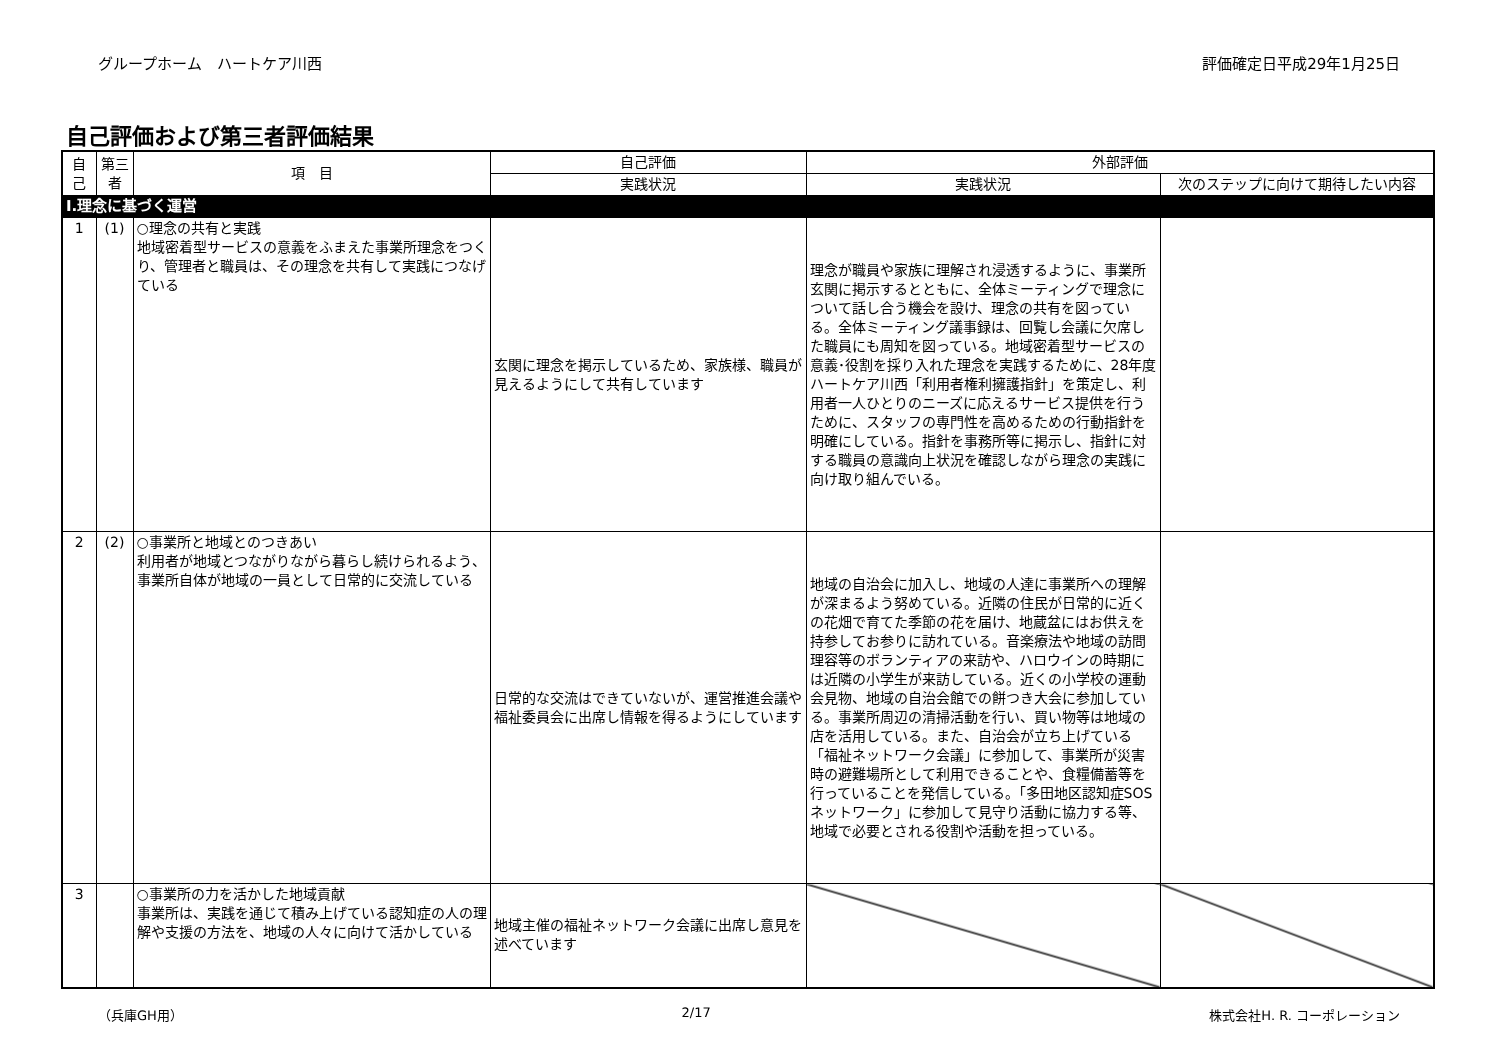グループホーム　ハートケア川西 評価確定日平成29年1月25日
自己評価および第三者評価結果
| 自己 | 第三者 | 項 目 | 自己評価 | 外部評価 | |
| --- | --- | --- | --- | --- | --- |
| | | | 実践状況 | 実践状況 | 次のステップに向けて期待したい内容 |
| Ⅰ.理念に基づく運営 | | | | | |
| 1 | (1) | ○理念の共有と実践 地域密着型サービスの意義をふまえた事業所理念をつくり、管理者と職員は、その理念を共有して実践につなげている | 玄関に理念を掲示しているため、家族様、職員が見えるようにして共有しています | 理念が職員や家族に理解され浸透するように、事業所玄関に掲示するとともに、全体ミーティングで理念について話し合う機会を設け、理念の共有を図っている。全体ミーティング議事録は、回覧し会議に欠席した職員にも周知を図っている。地域密着型サービスの意義･役割を採り入れた理念を実践するために、28年度ハートケア川西「利用者権利擁護指針」を策定し、利用者一人ひとりのニーズに応えるサービス提供を行うために、スタッフの専門性を高めるための行動指針を明確にしている。指針を事務所等に掲示し、指針に対する職員の意識向上状況を確認しながら理念の実践に向け取り組んでいる。 | |
| 2 | (2) | ○事業所と地域とのつきあい 利用者が地域とつながりながら暮らし続けられるよう、事業所自体が地域の一員として日常的に交流している | 日常的な交流はできていないが、運営推進会議や福祉委員会に出席し情報を得るようにしています | 地域の自治会に加入し、地域の人達に事業所への理解が深まるよう努めている。近隣の住民が日常的に近くの花畑で育てた季節の花を届け、地蔵盆にはお供えを持参してお参りに訪れている。音楽療法や地域の訪問理容等のボランティアの来訪や、ハロウインの時期には近隣の小学生が来訪している。近くの小学校の運動会見物、地域の自治会館での餅つき大会に参加している。事業所周辺の清掃活動を行い、買い物等は地域の店を活用している。また、自治会が立ち上げている「福祉ネットワーク会議」に参加して、事業所が災害時の避難場所として利用できることや、食糧備蓄等を行っていることを発信している。「多田地区認知症SOSネットワーク」に参加して見守り活動に協力する等、地域で必要とされる役割や活動を担っている。 | |
| 3 | | ○事業所の力を活かした地域貢献 事業所は、実践を通じて積み上げている認知症の人の理解や支援の方法を、地域の人々に向けて活かしている | 地域主催の福祉ネットワーク会議に出席し意見を述べています | | |
（兵庫GH用） 2/17 株式会社H. R. コーポレーション